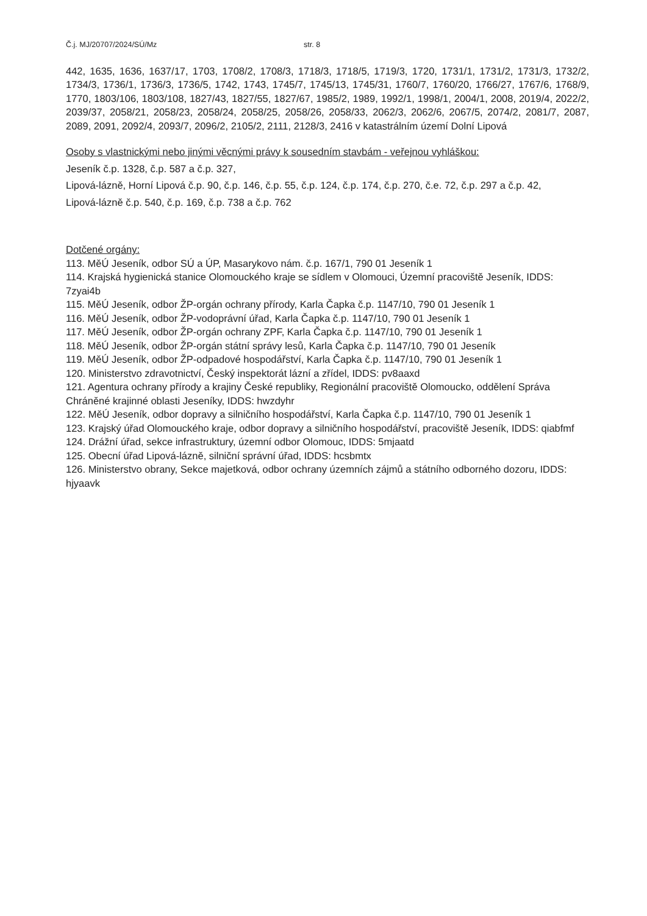Č.j. MJ/20707/2024/SÚ/Mz str. 8
442, 1635, 1636, 1637/17, 1703, 1708/2, 1708/3, 1718/3, 1718/5, 1719/3, 1720, 1731/1, 1731/2, 1731/3, 1732/2, 1734/3, 1736/1, 1736/3, 1736/5, 1742, 1743, 1745/7, 1745/13, 1745/31, 1760/7, 1760/20, 1766/27, 1767/6, 1768/9, 1770, 1803/106, 1803/108, 1827/43, 1827/55, 1827/67, 1985/2, 1989, 1992/1, 1998/1, 2004/1, 2008, 2019/4, 2022/2, 2039/37, 2058/21, 2058/23, 2058/24, 2058/25, 2058/26, 2058/33, 2062/3, 2062/6, 2067/5, 2074/2, 2081/7, 2087, 2089, 2091, 2092/4, 2093/7, 2096/2, 2105/2, 2111, 2128/3, 2416 v katastrálním území Dolní Lipová
Osoby s vlastnickými nebo jinými věcnými právy k sousedním stavbám - veřejnou vyhláškou:
Jeseník č.p. 1328, č.p. 587 a č.p. 327,
Lipová-lázně, Horní Lipová č.p. 90, č.p. 146, č.p. 55, č.p. 124, č.p. 174, č.p. 270, č.e. 72, č.p. 297 a č.p. 42,
Lipová-lázně č.p. 540, č.p. 169, č.p. 738 a č.p. 762
Dotčené orgány:
113. MěÚ Jeseník, odbor SÚ a ÚP, Masarykovo nám. č.p. 167/1, 790 01 Jeseník 1
114. Krajská hygienická stanice Olomouckého kraje se sídlem v Olomouci, Územní pracoviště Jeseník, IDDS: 7zyai4b
115. MěÚ Jeseník, odbor ŽP-orgán ochrany přírody, Karla Čapka č.p. 1147/10, 790 01 Jeseník 1
116. MěÚ Jeseník, odbor ŽP-vodoprávní úřad, Karla Čapka č.p. 1147/10, 790 01 Jeseník 1
117. MěÚ Jeseník, odbor ŽP-orgán ochrany ZPF, Karla Čapka č.p. 1147/10, 790 01 Jeseník 1
118. MěÚ Jeseník, odbor ŽP-orgán státní správy lesů, Karla Čapka č.p. 1147/10, 790 01 Jeseník
119. MěÚ Jeseník, odbor ŽP-odpadové hospodářství, Karla Čapka č.p. 1147/10, 790 01 Jeseník 1
120. Ministerstvo zdravotnictví, Český inspektorát lázní a zřídel, IDDS: pv8aaxd
121. Agentura ochrany přírody a krajiny České republiky, Regionální pracoviště Olomoucko, oddělení Správa Chráněné krajinné oblasti Jeseníky, IDDS: hwzdyhr
122. MěÚ Jeseník, odbor dopravy a silničního hospodářství, Karla Čapka č.p. 1147/10, 790 01 Jeseník 1
123. Krajský úřad Olomouckého kraje, odbor dopravy a silničního hospodářství, pracoviště Jeseník, IDDS: qiabfmf
124. Drážní úřad, sekce infrastruktury, územní odbor Olomouc, IDDS: 5mjaatd
125. Obecní úřad Lipová-lázně, silniční správní úřad, IDDS: hcsbmtx
126. Ministerstvo obrany, Sekce majetková, odbor ochrany územních zájmů a státního odborného dozoru, IDDS: hjyaavk